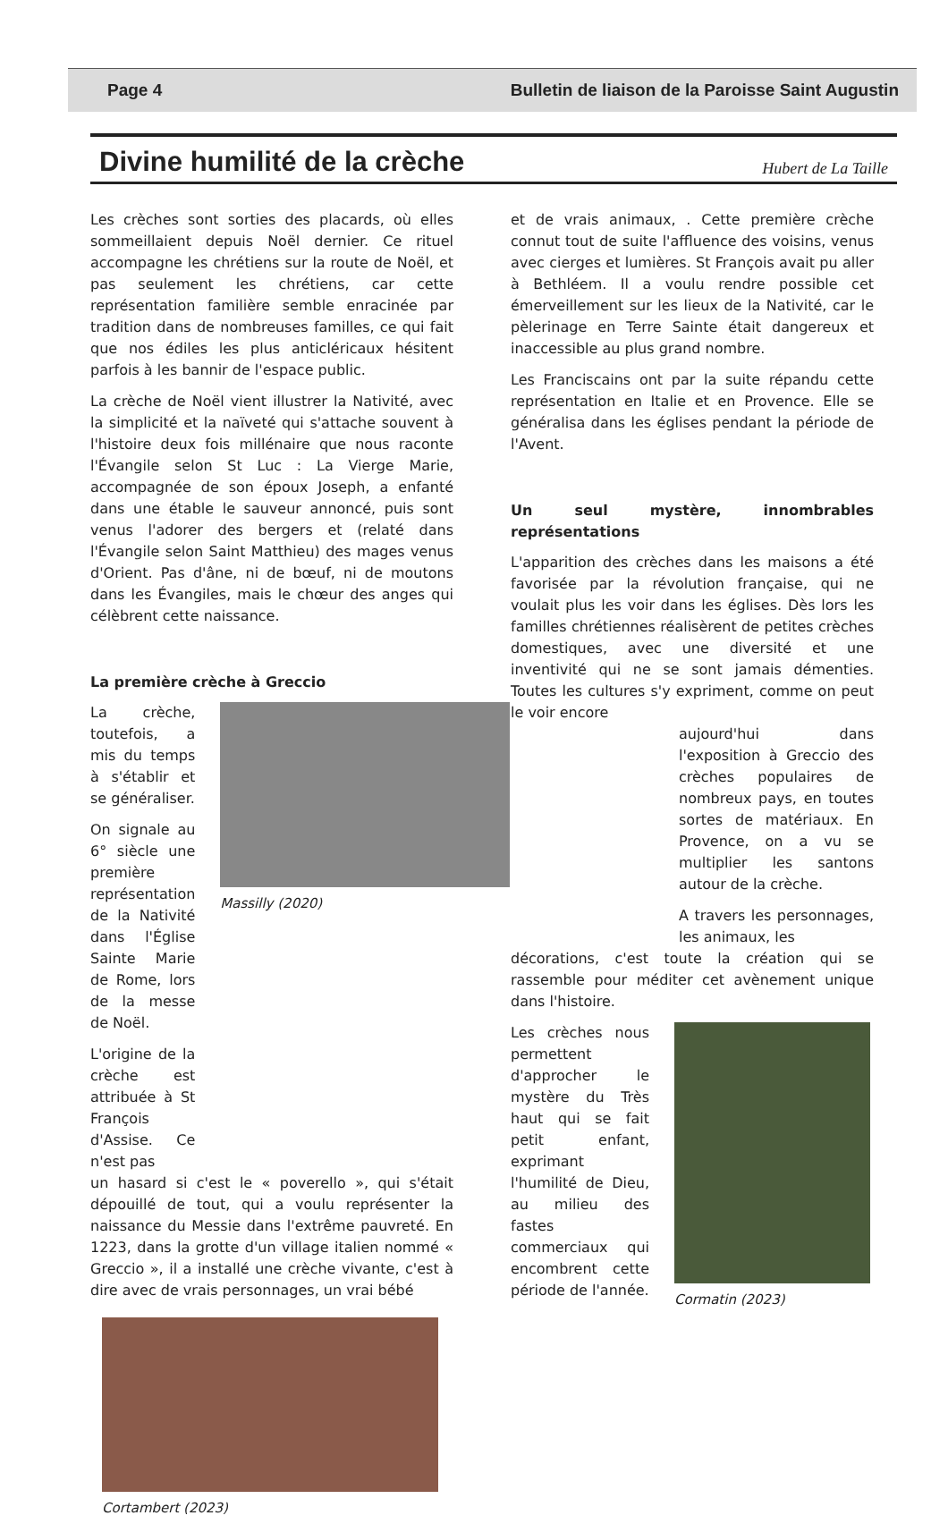Page 4 Bulletin de liaison de la Paroisse Saint Augustin
Divine humilité de la crèche
Hubert de La Taille
Les crèches sont sorties des placards, où elles sommeillaient depuis Noël dernier. Ce rituel accompagne les chrétiens sur la route de Noël, et pas seulement les chrétiens, car cette représentation familière semble enracinée par tradition dans de nombreuses familles, ce qui fait que nos édiles les plus anticléricaux hésitent parfois à les bannir de l'espace public.
La crèche de Noël vient illustrer la Nativité, avec la simplicité et la naïveté qui s'attache souvent à l'histoire deux fois millénaire que nous raconte l'Évangile selon St Luc : La Vierge Marie, accompagnée de son époux Joseph, a enfanté dans une étable le sauveur annoncé, puis sont venus l'adorer des bergers et (relaté dans l'Évangile selon Saint Matthieu) des mages venus d'Orient. Pas d'âne, ni de bœuf, ni de moutons dans les Évangiles, mais le chœur des anges qui célèbrent cette naissance.
La première crèche à Greccio
La crèche, toutefois, a mis du temps à s'établir et se généraliser.
On signale au 6° siècle une première représentation de la Nativité dans l'Église Sainte Marie de Rome, lors de la messe de Noël.
L'origine de la crèche est attribuée à St François d'Assise. Ce n'est pas
Massilly (2020)
un hasard si c'est le « poverello », qui s'était dépouillé de tout, qui a voulu représenter la naissance du Messie dans l'extrême pauvreté. En 1223, dans la grotte d'un village italien nommé « Greccio », il a installé une crèche vivante, c'est à dire avec de vrais personnages, un vrai bébé
Cortambert (2023)
et de vrais animaux, . Cette première crèche connut tout de suite l'affluence des voisins, venus avec cierges et lumières. St François avait pu aller à Bethléem. Il a voulu rendre possible cet émerveillement sur les lieux de la Nativité, car le pèlerinage en Terre Sainte était dangereux et inaccessible au plus grand nombre.
Les Franciscains ont par la suite répandu cette représentation en Italie et en Provence. Elle se généralisa dans les églises pendant la période de l'Avent.
Un seul mystère, innombrables représentations
L'apparition des crèches dans les maisons a été favorisée par la révolution française, qui ne voulait plus les voir dans les églises. Dès lors les familles chrétiennes réalisèrent de petites crèches domestiques, avec une diversité et une inventivité qui ne se sont jamais démenties. Toutes les cultures s'y expriment, comme on peut le voir encore
aujourd'hui dans l'exposition à Greccio des crèches populaires de nombreux pays, en toutes sortes de matériaux. En Provence, on a vu se multiplier les santons autour de la crèche.
A travers les personnages, les animaux, les
décorations, c'est toute la création qui se rassemble pour méditer cet avènement unique dans l'histoire.
Les crèches nous permettent d'approcher le mystère du Très haut qui se fait petit enfant, exprimant l'humilité de Dieu, au milieu des fastes commerciaux qui encombrent cette période de l'année.
Cormatin (2023)